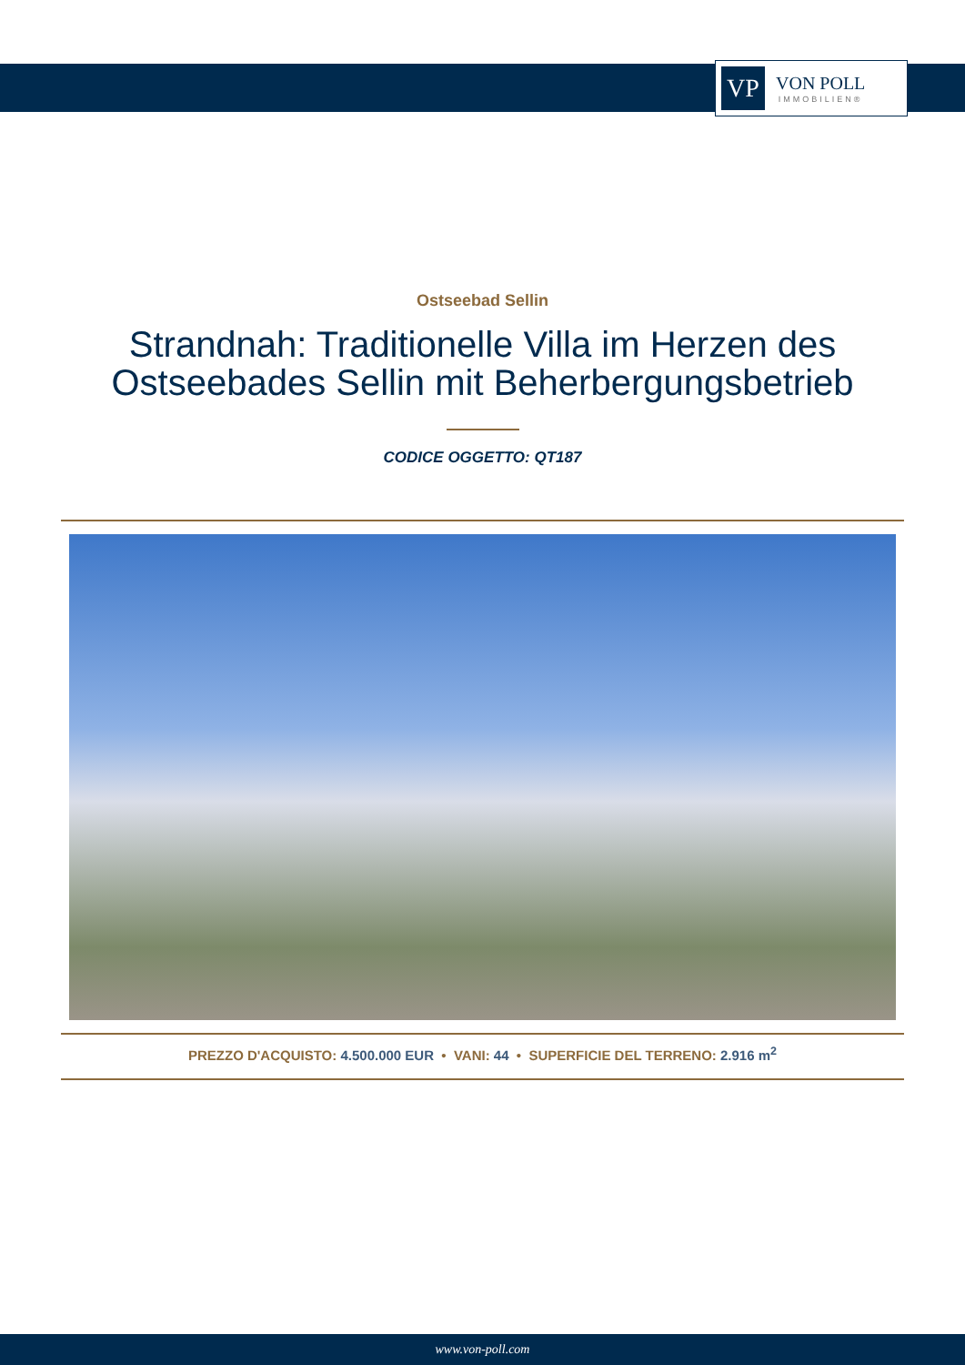VP
VON POLL
IMMOBILIEN®
Ostseebad Sellin
Strandnah: Traditionelle Villa im Herzen des Ostseebades Sellin mit Beherbergungsbetrieb
CODICE OGGETTO: QT187
PREZZO D'ACQUISTO: 4.500.000 EUR • VANI: 44 • SUPERFICIE DEL TERRENO: 2.916 m<sup>2</sup>
www.von-poll.com